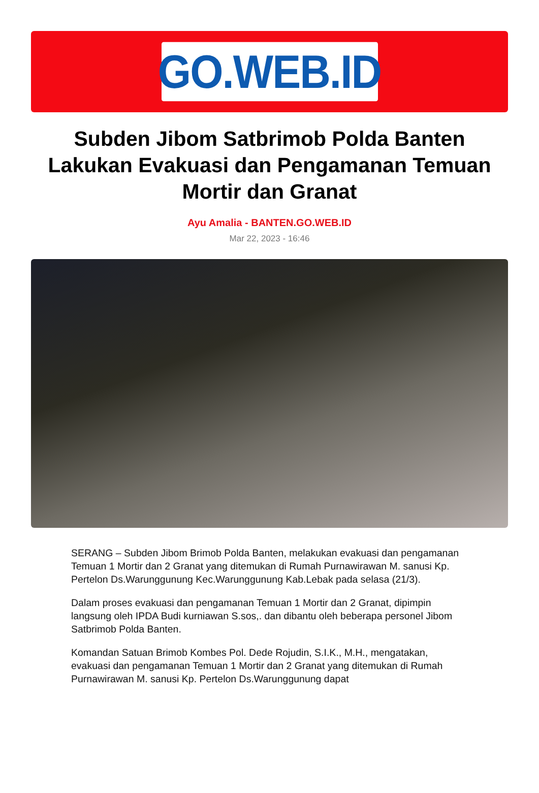GO.WEB.ID
Subden Jibom Satbrimob Polda Banten Lakukan Evakuasi dan Pengamanan Temuan Mortir dan Granat
Ayu Amalia - BANTEN.GO.WEB.ID
Mar 22, 2023 - 16:46
SERANG – Subden Jibom Brimob Polda Banten, melakukan evakuasi dan pengamanan Temuan 1 Mortir dan 2 Granat yang ditemukan di Rumah Purnawirawan M. sanusi Kp. Pertelon Ds.Warunggunung Kec.Warunggunung Kab.Lebak pada selasa (21/3).
Dalam proses evakuasi dan pengamanan Temuan 1 Mortir dan 2 Granat, dipimpin langsung oleh IPDA Budi kurniawan S.sos,. dan dibantu oleh beberapa personel Jibom Satbrimob Polda Banten.
Komandan Satuan Brimob Kombes Pol. Dede Rojudin, S.I.K., M.H., mengatakan, evakuasi dan pengamanan Temuan 1 Mortir dan 2 Granat yang ditemukan di Rumah Purnawirawan M. sanusi Kp. Pertelon Ds.Warunggunung dapat